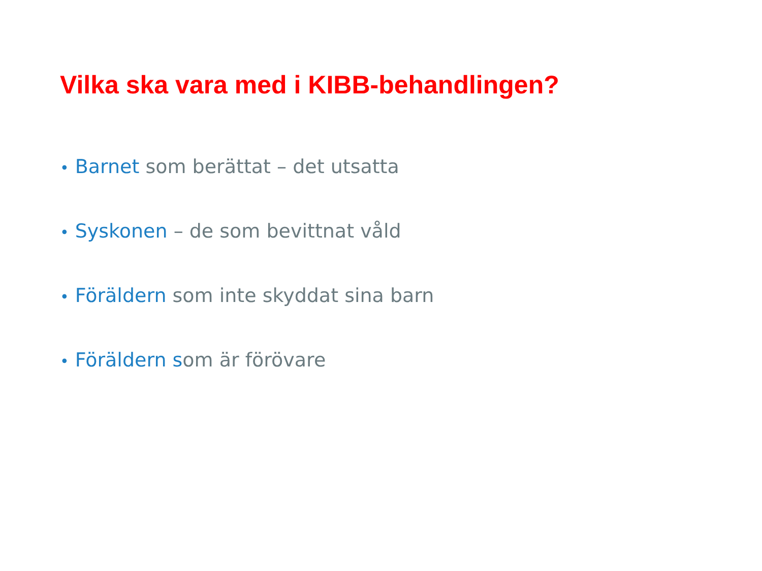Vilka ska vara med i KIBB-behandlingen?
• Barnet som berättat – det utsatta
• Syskonen – de som bevittnat våld
• Föräldern som inte skyddat sina barn
• Föräldern som är förövare